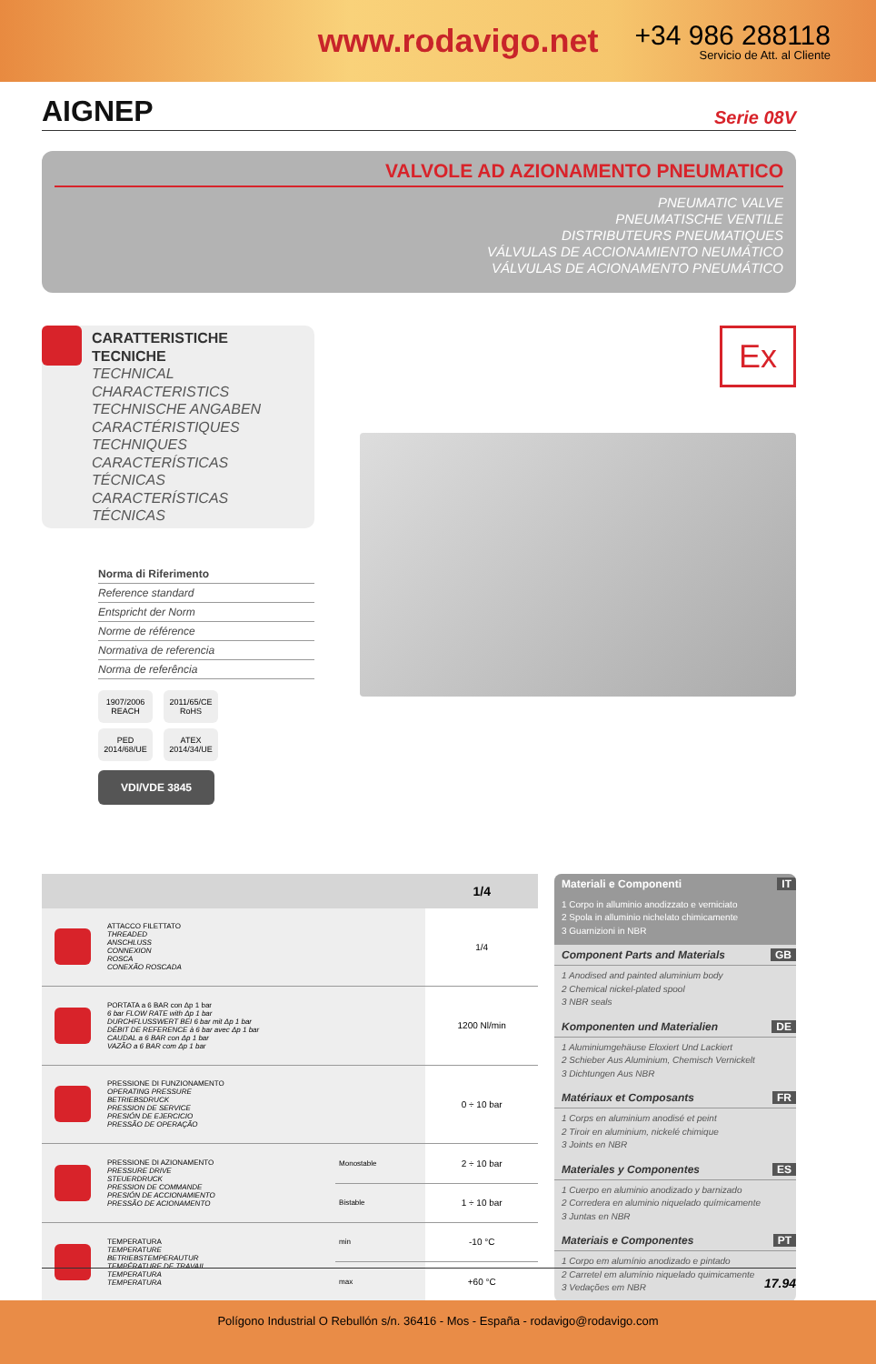www.rodavigo.net
+34 986 288118
Servicio de Att. al Cliente
AIGNEP
Serie 08V
VALVOLE AD AZIONAMENTO PNEUMATICO
PNEUMATIC VALVE
PNEUMATISCHE VENTILE
DISTRIBUTEURS PNEUMATIQUES
VÁLVULAS DE ACCIONAMIENTO NEUMÁTICO
VÁLVULAS DE ACIONAMENTO PNEUMÁTICO
CARATTERISTICHE TECNICHE
TECHNICAL CHARACTERISTICS
TECHNISCHE ANGABEN
CARACTÉRISTIQUES TECHNIQUES
CARACTERÍSTICAS TÉCNICAS
CARACTERÍSTICAS TÉCNICAS
Norma di Riferimento
Reference standard
Entspricht der Norm
Norme de référence
Normativa de referencia
Norma de referência
1907/2006 REACH 2011/65/CE RoHS PED 2014/68/UE ATEX 2014/34/UE
VDI/VDE 3845
Ex
| | | | 1/4 |
| --- | --- | --- | --- |
| | ATTACCO FILETTATO THREADED ANSCHLUSS CONNEXION ROSCA CONEXÃO ROSCADA | | 1/4 |
| | PORTATA a 6 BAR con Δp 1 bar 6 bar FLOW RATE with Δp 1 bar DURCHFLUSSWERT BEI 6 bar mit Δp 1 bar DÉBIT DE REFERENCE à 6 bar avec Δp 1 bar CAUDAL a 6 BAR con Δp 1 bar VAZÃO a 6 BAR com Δp 1 bar | | 1200 Nl/min |
| | PRESSIONE DI FUNZIONAMENTO OPERATING PRESSURE BETRIEBSDRUCK PRESSION DE SERVICE PRESIÓN DE EJERCICIO PRESSÃO DE OPERAÇÃO | | 0 ÷ 10 bar |
| | PRESSIONE DI AZIONAMENTO PRESSURE DRIVE STEUERDRUCK PRESSION DE COMMANDE PRESIÓN DE ACCIONAMIENTO PRESSÃO DE ACIONAMENTO | Monostable | 2 ÷ 10 bar |
| | | Bistable | 1 ÷ 10 bar |
| | TEMPERATURA TEMPERATURE BETRIEBSTEMPERAUTUR TEMPÉRATURE DE TRAVAIL TEMPERATURA TEMPERATURA | min | -10 °C |
| | | max | +60 °C |
Materiali e Componenti IT
1 Corpo in alluminio anodizzato e verniciato
2 Spola in alluminio nichelato chimicamente
3 Guarnizioni in NBR
Component Parts and Materials GB
1 Anodised and painted aluminium body
2 Chemical nickel-plated spool
3 NBR seals
Komponenten und Materialien DE
1 Aluminiumgehäuse Eloxiert Und Lackiert
2 Schieber Aus Aluminium, Chemisch Vernickelt
3 Dichtungen Aus NBR
Matériaux et Composants FR
1 Corps en aluminium anodisé et peint
2 Tiroir en aluminium, nickelé chimique
3 Joints en NBR
Materiales y Componentes ES
1 Cuerpo en aluminio anodizado y barnizado
2 Corredera en aluminio niquelado químicamente
3 Juntas en NBR
Materiais e Componentes PT
1 Corpo em alumínio anodizado e pintado
2 Carretel em alumínio niquelado quimicamente
3 Vedações em NBR
17.94
Polígono Industrial O Rebullón s/n. 36416 - Mos - España - rodavigo@rodavigo.com